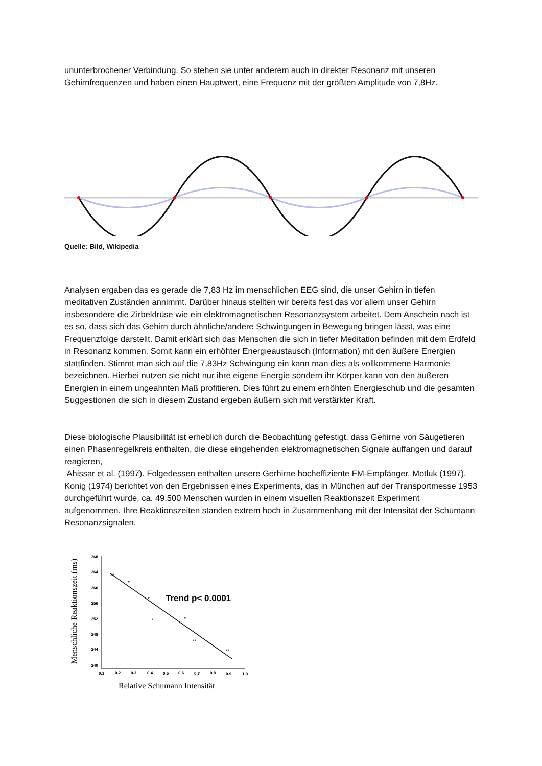ununterbrochener Verbindung. So stehen sie unter anderem auch in direkter Resonanz mit unseren Gehirnfrequenzen und haben einen Hauptwert, eine Frequenz mit der größten Amplitude von 7,8Hz.
Quelle: Bild, Wikipedia
Analysen ergaben das es gerade die 7,83 Hz im menschlichen EEG sind, die unser Gehirn in tiefen meditativen Zuständen annimmt. Darüber hinaus stellten wir bereits fest das vor allem unser Gehirn insbesondere die Zirbeldrüse wie ein elektromagnetischen Resonanzsystem arbeitet. Dem Anschein nach ist es so, dass sich das Gehirn durch ähnliche/andere Schwingungen in Bewegung bringen lässt, was eine Frequenzfolge darstellt. Damit erklärt sich das Menschen die sich in tiefer Meditation befinden mit dem Erdfeld in Resonanz kommen. Somit kann ein erhöhter Energieaustausch (Information) mit den äußere Energien stattfinden. Stimmt man sich auf die 7,83Hz Schwingung ein kann man dies als vollkommene Harmonie bezeichnen. Hierbei nutzen sie nicht nur ihre eigene Energie sondern ihr Körper kann von den äußeren Energien in einem ungeahnten Maß profitieren. Dies führt zu einem erhöhten Energieschub und die gesamten Suggestionen die sich in diesem Zustand ergeben äußern sich mit verstärkter Kraft.
Diese biologische Plausibilität ist erheblich durch die Beobachtung gefestigt, dass Gehirne von Säugetieren einen Phasenregelkreis enthalten, die diese eingehenden elektromagnetischen Signale auffangen und darauf reagieren,
Ahissar et al. (1997). Folgedessen enthalten unsere Gerhirne hocheffiziente FM-Empfänger, Motluk (1997).
Konig (1974) berichtet von den Ergebnissen eines Experiments, das in München auf der Transportmesse 1953 durchgeführt wurde, ca. 49.500 Menschen wurden in einem visuellen Reaktionszeit Experiment aufgenommen. Ihre Reaktionszeiten standen extrem hoch in Zusammenhang mit der Intensität der Schumann Resonanzsignalen.
Menschliche Reaktionszeit (ms)
268
264
260
256
252
248
244
240
0.1
0.2
0.3
0.4
0.5
0.6
0.7
0.8
0.9
1.0
**
*
*
*
*
**
**
Trend p< 0.0001
Relative Schumann Intensität